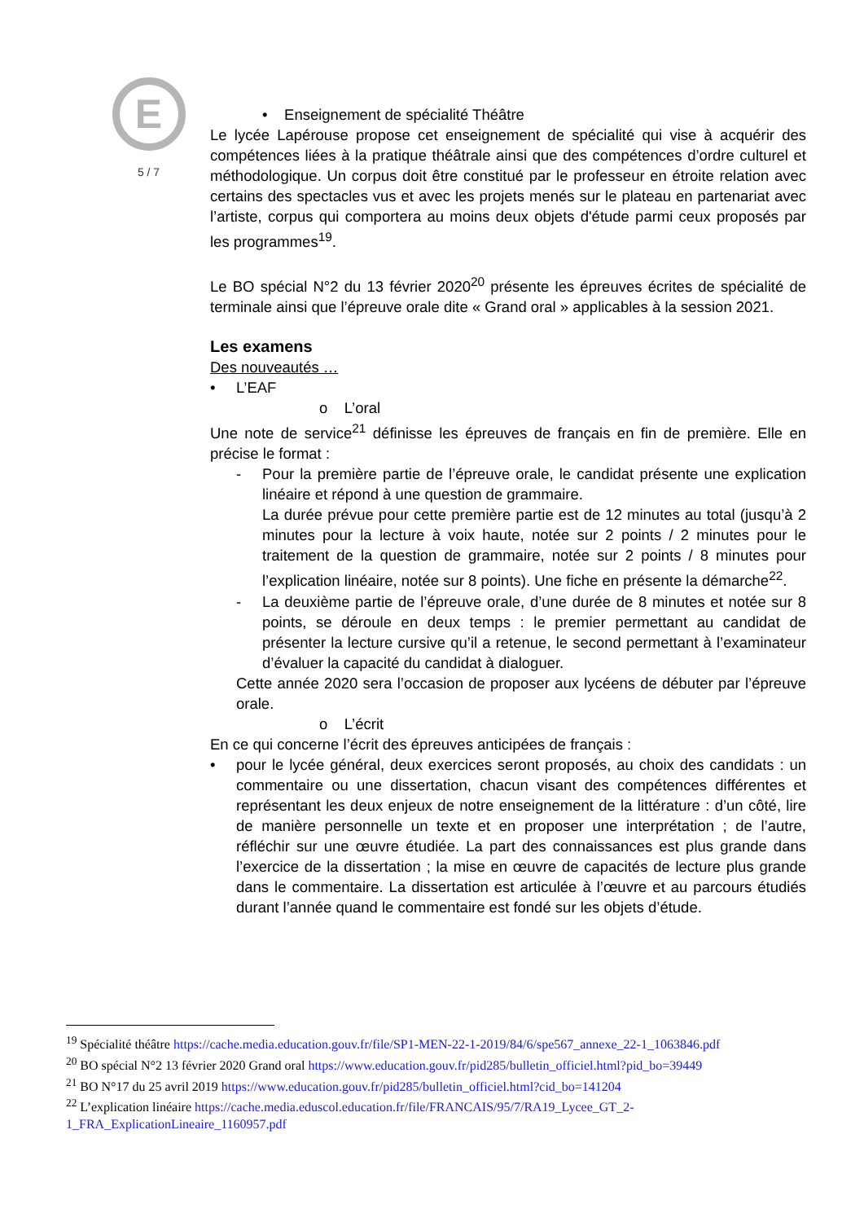E
5 / 7
• Enseignement de spécialité Théâtre
Le lycée Lapérouse propose cet enseignement de spécialité qui vise à acquérir des compétences liées à la pratique théâtrale ainsi que des compétences d’ordre culturel et méthodologique. Un corpus doit être constitué par le professeur en étroite relation avec certains des spectacles vus et avec les projets menés sur le plateau en partenariat avec l’artiste, corpus qui comportera au moins deux objets d'étude parmi ceux proposés par les programmes<sup>19</sup>.
Le BO spécial N°2 du 13 février 2020<sup>20</sup> présente les épreuves écrites de spécialité de terminale ainsi que l’épreuve orale dite « Grand oral » applicables à la session 2021.
Les examens
Des nouveautés …
• L’EAF
o L’oral
Une note de service<sup>21</sup> définisse les épreuves de français en fin de première. Elle en précise le format :
- Pour la première partie de l’épreuve orale, le candidat présente une explication linéaire et répond à une question de grammaire.
La durée prévue pour cette première partie est de 12 minutes au total (jusqu’à 2 minutes pour la lecture à voix haute, notée sur 2 points / 2 minutes pour le traitement de la question de grammaire, notée sur 2 points / 8 minutes pour l’explication linéaire, notée sur 8 points). Une fiche en présente la démarche<sup>22</sup>.
- La deuxième partie de l’épreuve orale, d’une durée de 8 minutes et notée sur 8 points, se déroule en deux temps : le premier permettant au candidat de présenter la lecture cursive qu’il a retenue, le second permettant à l’examinateur d’évaluer la capacité du candidat à dialoguer.
Cette année 2020 sera l’occasion de proposer aux lycéens de débuter par l’épreuve orale.
o L’écrit
En ce qui concerne l’écrit des épreuves anticipées de français :
• pour le lycée général, deux exercices seront proposés, au choix des candidats : un commentaire ou une dissertation, chacun visant des compétences différentes et représentant les deux enjeux de notre enseignement de la littérature : d’un côté, lire de manière personnelle un texte et en proposer une interprétation ; de l’autre, réfléchir sur une œuvre étudiée. La part des connaissances est plus grande dans l’exercice de la dissertation ; la mise en œuvre de capacités de lecture plus grande dans le commentaire. La dissertation est articulée à l’œuvre et au parcours étudiés durant l’année quand le commentaire est fondé sur les objets d’étude.
<sup>19</sup> Spécialité théâtre https://cache.media.education.gouv.fr/file/SP1-MEN-22-1-2019/84/6/spe567_annexe_22-1_1063846.pdf
<sup>20</sup> BO spécial N°2 13 février 2020 Grand oral https://www.education.gouv.fr/pid285/bulletin_officiel.html?pid_bo=39449
<sup>21</sup> BO N°17 du 25 avril 2019 https://www.education.gouv.fr/pid285/bulletin_officiel.html?cid_bo=141204
<sup>22</sup> L’explication linéaire https://cache.media.eduscol.education.fr/file/FRANCAIS/95/7/RA19_Lycee_GT_2-
1_FRA_ExplicationLineaire_1160957.pdf